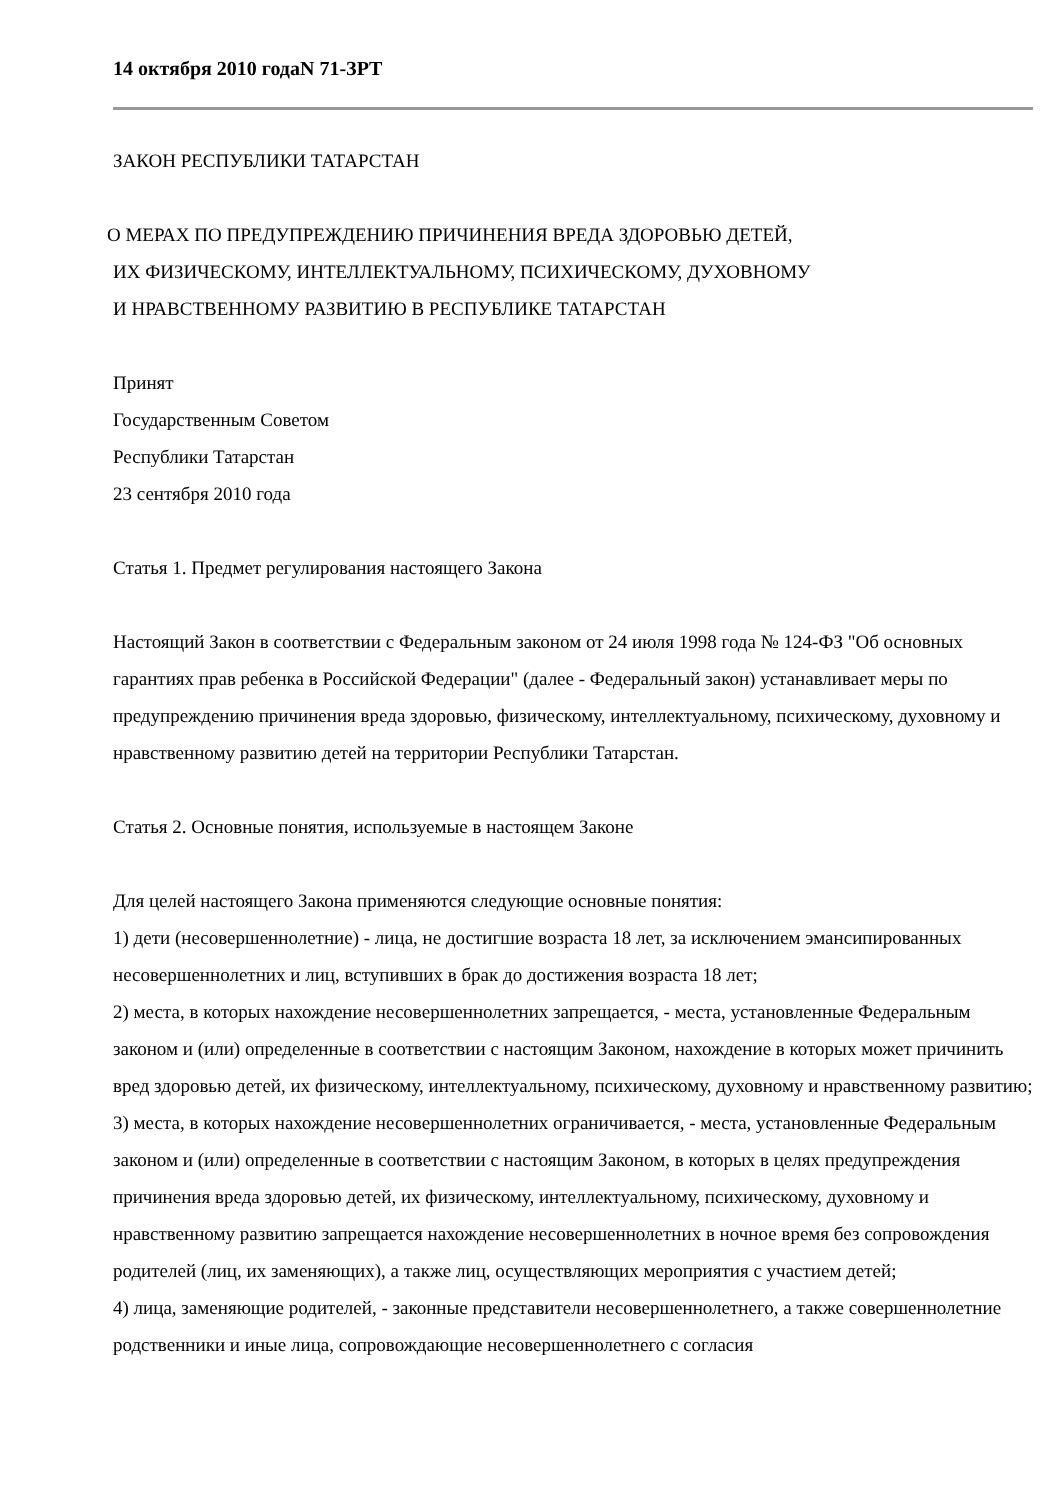14 октября 2010 годаN 71-ЗРТ
ЗАКОН РЕСПУБЛИКИ ТАТАРСТАН
О МЕРАХ ПО ПРЕДУПРЕЖДЕНИЮ ПРИЧИНЕНИЯ ВРЕДА ЗДОРОВЬЮ ДЕТЕЙ,
ИХ ФИЗИЧЕСКОМУ, ИНТЕЛЛЕКТУАЛЬНОМУ, ПСИХИЧЕСКОМУ, ДУХОВНОМУ
И НРАВСТВЕННОМУ РАЗВИТИЮ В РЕСПУБЛИКЕ ТАТАРСТАН
Принят
Государственным Советом
Республики Татарстан
23 сентября 2010 года
Статья 1. Предмет регулирования настоящего Закона
Настоящий Закон в соответствии с Федеральным законом от 24 июля 1998 года № 124-ФЗ "Об основных гарантиях прав ребенка в Российской Федерации" (далее - Федеральный закон) устанавливает меры по предупреждению причинения вреда здоровью, физическому, интеллектуальному, психическому, духовному и нравственному развитию детей на территории Республики Татарстан.
Статья 2. Основные понятия, используемые в настоящем Законе
Для целей настоящего Закона применяются следующие основные понятия:
1) дети (несовершеннолетние) - лица, не достигшие возраста 18 лет, за исключением эмансипированных несовершеннолетних и лиц, вступивших в брак до достижения возраста 18 лет;
2) места, в которых нахождение несовершеннолетних запрещается, - места, установленные Федеральным законом и (или) определенные в соответствии с настоящим Законом, нахождение в которых может причинить вред здоровью детей, их физическому, интеллектуальному, психическому, духовному и нравственному развитию;
3) места, в которых нахождение несовершеннолетних ограничивается, - места, установленные Федеральным законом и (или) определенные в соответствии с настоящим Законом, в которых в целях предупреждения причинения вреда здоровью детей, их физическому, интеллектуальному, психическому, духовному и нравственному развитию запрещается нахождение несовершеннолетних в ночное время без сопровождения родителей (лиц, их заменяющих), а также лиц, осуществляющих мероприятия с участием детей;
4) лица, заменяющие родителей, - законные представители несовершеннолетнего, а также совершеннолетние родственники и иные лица, сопровождающие несовершеннолетнего с согласия